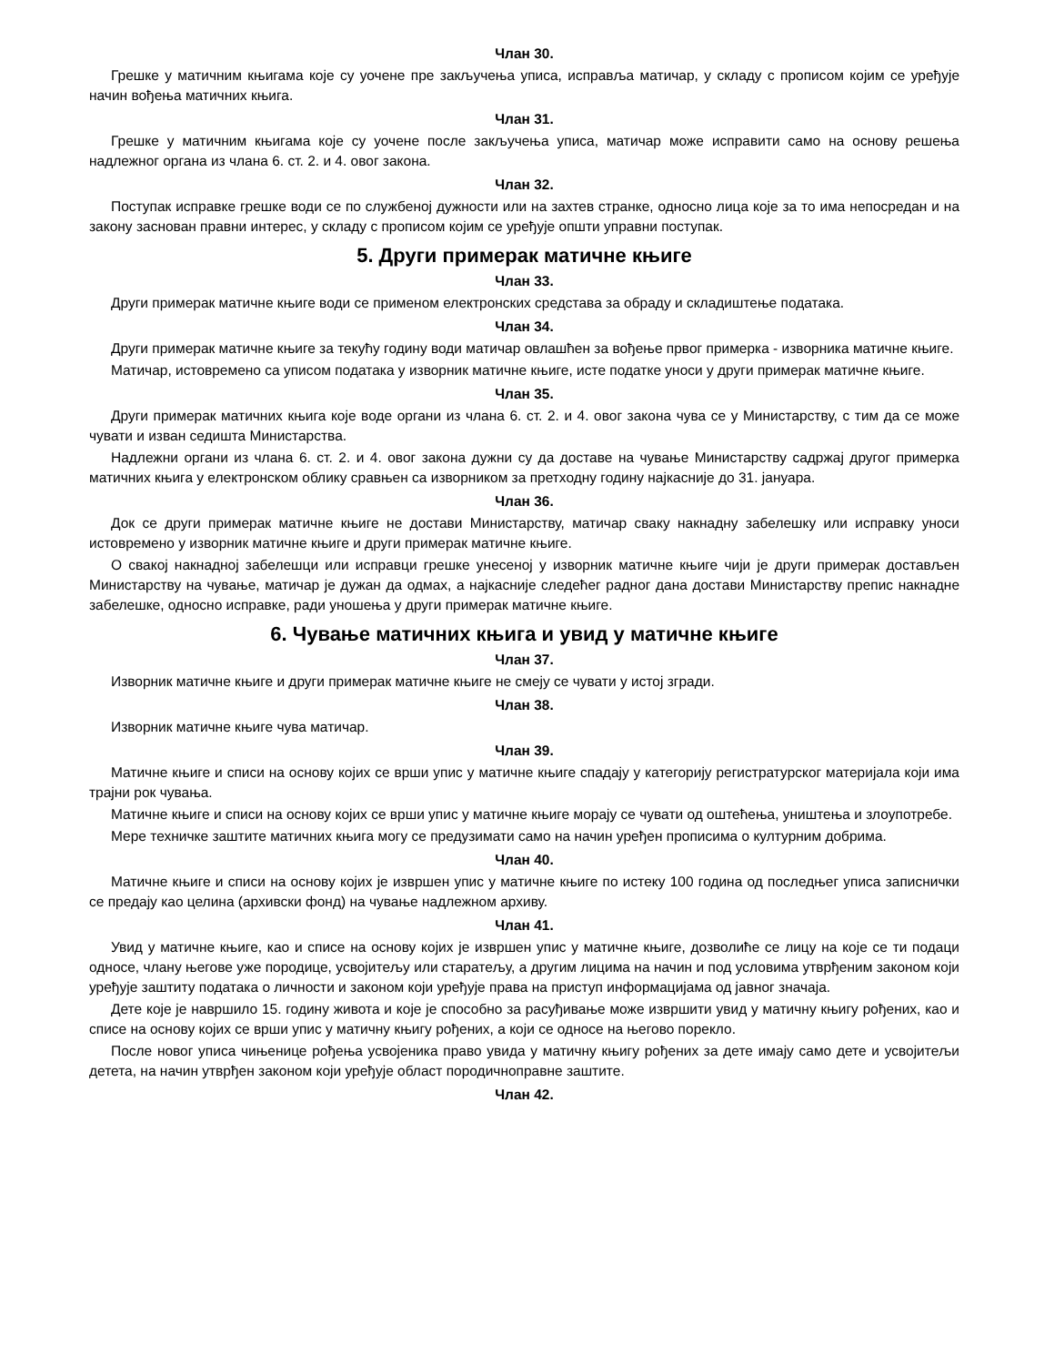Члан 30.
Грешке у матичним књигама које су уочене пре закључења уписа, исправља матичар, у складу с прописом којим се уређује начин вођења матичних књига.
Члан 31.
Грешке у матичним књигама које су уочене после закључења уписа, матичар може исправити само на основу решења надлежног органа из члана 6. ст. 2. и 4. овог закона.
Члан 32.
Поступак исправке грешке води се по службеној дужности или на захтев странке, односно лица које за то има непосредан и на закону заснован правни интерес, у складу с прописом којим се уређује општи управни поступак.
5. Други примерак матичне књиге
Члан 33.
Други примерак матичне књиге води се применом електронских средстава за обраду и складиштење података.
Члан 34.
Други примерак матичне књиге за текућу годину води матичар овлашћен за вођење првог примерка - изворника матичне књиге.
Матичар, истовремено са уписом података у изворник матичне књиге, исте податке уноси у други примерак матичне књиге.
Члан 35.
Други примерак матичних књига које воде органи из члана 6. ст. 2. и 4. овог закона чува се у Министарству, с тим да се може чувати и изван седишта Министарства.
Надлежни органи из члана 6. ст. 2. и 4. овог закона дужни су да доставе на чување Министарству садржај другог примерка матичних књига у електронском облику сравњен са изворником за претходну годину најкасније до 31. јануара.
Члан 36.
Док се други примерак матичне књиге не достави Министарству, матичар сваку накнадну забелешку или исправку уноси истовремено у изворник матичне књиге и други примерак матичне књиге.
О свакој накнадној забелешци или исправци грешке унесеној у изворник матичне књиге чији је други примерак достављен Министарству на чување, матичар је дужан да одмах, а најкасније следећег радног дана достави Министарству препис накнадне забелешке, односно исправке, ради уношења у други примерак матичне књиге.
6. Чување матичних књига и увид у матичне књиге
Члан 37.
Изворник матичне књиге и други примерак матичне књиге не смеју се чувати у истој згради.
Члан 38.
Изворник матичне књиге чува матичар.
Члан 39.
Матичне књиге и списи на основу којих се врши упис у матичне књиге спадају у категорију регистратурског материјала који има трајни рок чувања.
Матичне књиге и списи на основу којих се врши упис у матичне књиге морају се чувати од оштећења, уништења и злоупотребе.
Мере техничке заштите матичних књига могу се предузимати само на начин уређен прописима о културним добрима.
Члан 40.
Матичне књиге и списи на основу којих је извршен упис у матичне књиге по истеку 100 година од последњег уписа записнички се предају као целина (архивски фонд) на чување надлежном архиву.
Члан 41.
Увид у матичне књиге, као и списе на основу којих је извршен упис у матичне књиге, дозволиће се лицу на које се ти подаци односе, члану његове уже породице, усвојитељу или старатељу, а другим лицима на начин и под условима утврђеним законом који уређује заштиту података о личности и законом који уређује права на приступ информацијама од јавног значаја.
Дете које је навршило 15. годину живота и које је способно за расуђивање може извршити увид у матичну књигу рођених, као и списе на основу којих се врши упис у матичну књигу рођених, а који се односе на његово порекло.
После новог уписа чињенице рођења усвојеника право увида у матичну књигу рођених за дете имају само дете и усвојитељи детета, на начин утврђен законом који уређује област породичноправне заштите.
Члан 42.